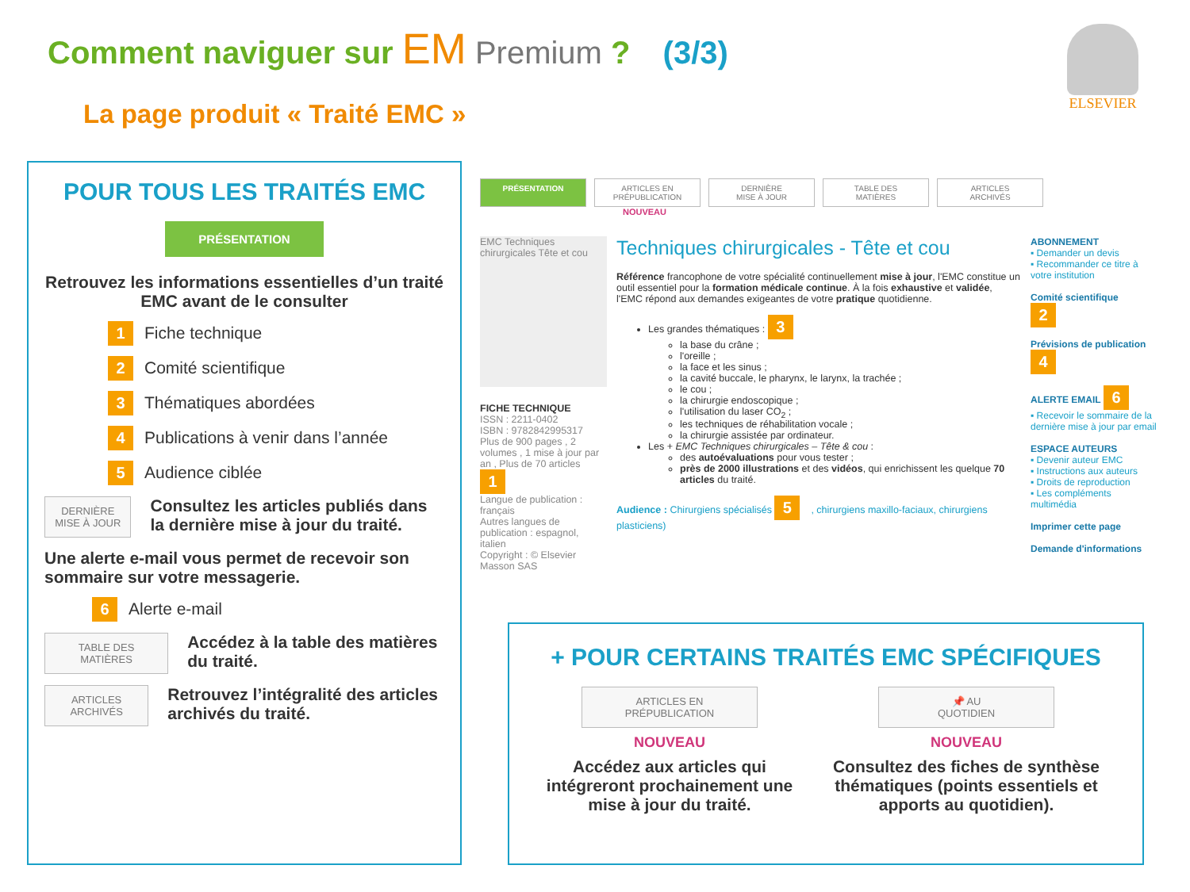Comment naviguer sur EM Premium ? (3/3)
La page produit « Traité EMC »
ELSEVIER
POUR TOUS LES TRAITÉS EMC
PRÉSENTATION
Retrouvez les informations essentielles d’un traité EMC avant de le consulter
1 Fiche technique
2 Comité scientifique
3 Thématiques abordées
4 Publications à venir dans l’année
5 Audience ciblée
DERNIÈRE
MISE À JOUR
Consultez les articles publiés dans la dernière mise à jour du traité.
Une alerte e-mail vous permet de recevoir son sommaire sur votre messagerie.
6 Alerte e-mail
TABLE DES
MATIÈRES
Accédez à la table des matières du traité.
ARTICLES
ARCHIVÉS
Retrouvez l’intégralité des articles archivés du traité.
PRÉSENTATION ARTICLES EN
PRÉPUBLICATION
DERNIÈRE
MISE À JOUR
TABLE DES
MATIÈRES
ARTICLES
ARCHIVÉS
NOUVEAU
EMC Techniques chirurgicales Tête et cou
FICHE TECHNIQUE
ISSN : 2211-0402
ISBN : 9782842995317
Plus de 900 pages , 2 volumes , 1 mise à jour par an , Plus de 70 articles 1
Langue de publication : français
Autres langues de publication : espagnol, italien
Copyright : © Elsevier Masson SAS
Techniques chirurgicales - Tête et cou
Référence francophone de votre spécialité continuellement mise à jour, l'EMC constitue un outil essentiel pour la formation médicale continue. À la fois exhaustive et validée, l'EMC répond aux demandes exigeantes de votre pratique quotidienne.
Les grandes thématiques : 3
la base du crâne ;
l'oreille ;
la face et les sinus ;
la cavité buccale, le pharynx, le larynx, la trachée ;
le cou ;
la chirurgie endoscopique ;
l'utilisation du laser CO<sub>2</sub> ;
les techniques de réhabilitation vocale ;
la chirurgie assistée par ordinateur.
Les + EMC Techniques chirurgicales – Tête & cou :
des autoévaluations pour vous tester ;
près de 2000 illustrations et des vidéos, qui enrichissent les quelque 70 articles du traité.
Audience : Chirurgiens spécialisés 5, chirurgiens maxillo-faciaux, chirurgiens plasticiens)
ABONNEMENT
▪ Demander un devis
▪ Recommander ce titre à votre institution
Comité scientifique 2
Prévisions de publication 4
ALERTE EMAIL 6
▪ Recevoir le sommaire de la dernière mise à jour par email
ESPACE AUTEURS
▪ Devenir auteur EMC
▪ Instructions aux auteurs
▪ Droits de reproduction
▪ Les compléments multimédia
Imprimer cette page
Demande d'informations
+ POUR CERTAINS TRAITÉS EMC SPÉCIFIQUES
ARTICLES EN
PRÉPUBLICATION
NOUVEAU
Accédez aux articles qui intégreront prochainement une mise à jour du traité.
📌 AU
QUOTIDIEN
NOUVEAU
Consultez des fiches de synthèse thématiques (points essentiels et apports au quotidien).